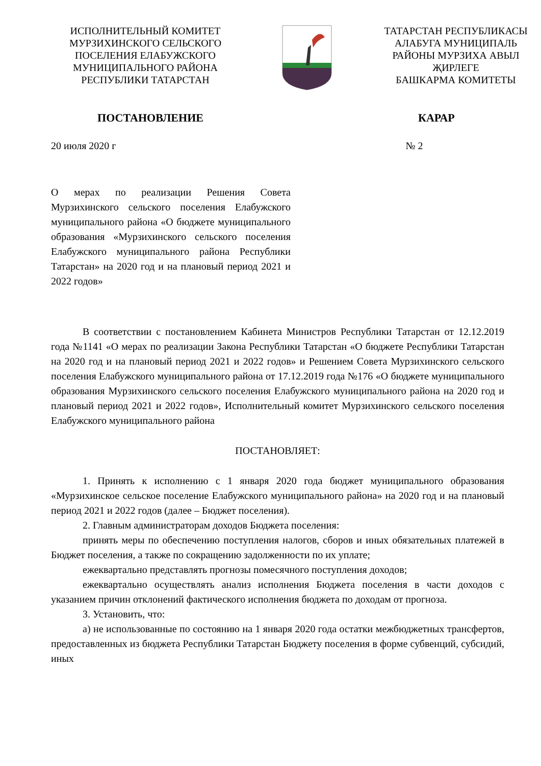ИСПОЛНИТЕЛЬНЫЙ КОМИТЕТ
МУРЗИХИНСКОГО СЕЛЬСКОГО
ПОСЕЛЕНИЯ ЕЛАБУЖСКОГО
МУНИЦИПАЛЬНОГО РАЙОНА
РЕСПУБЛИКИ ТАТАРСТАН
ТАТАРСТАН РЕСПУБЛИКАСЫ
АЛАБУГА МУНИЦИПАЛЬ
РАЙОНЫ МУРЗИХА АВЫЛ
ҖИРЛЕГЕ
БАШКАРМА КОМИТЕТЫ
ПОСТАНОВЛЕНИЕ КАРАР
20 июля 2020 г № 2
О мерах по реализации Решения Совета Мурзихинского сельского поселения Елабужского муниципального района «О бюджете муниципального образования «Мурзихинского сельского поселения Елабужского муниципального района Республики Татарстан» на 2020 год и на плановый период 2021 и 2022 годов»
В соответствии с постановлением Кабинета Министров Республики Татарстан от 12.12.2019 года №1141 «О мерах по реализации Закона Республики Татарстан «О бюджете Республики Татарстан на 2020 год и на плановый период 2021 и 2022 годов» и Решением Совета Мурзихинского сельского поселения Елабужского муниципального района от 17.12.2019 года №176 «О бюджете муниципального образования Мурзихинского сельского поселения Елабужского муниципального района на 2020 год и плановый период 2021 и 2022 годов», Исполнительный комитет Мурзихинского сельского поселения Елабужского муниципального района
ПОСТАНОВЛЯЕТ:
1. Принять к исполнению с 1 января 2020 года бюджет муниципального образования «Мурзихинское сельское поселение Елабужского муниципального района» на 2020 год и на плановый период 2021 и 2022 годов (далее – Бюджет поселения).
2. Главным администраторам доходов Бюджета поселения:
принять меры по обеспечению поступления налогов, сборов и иных обязательных платежей в Бюджет поселения, а также по сокращению задолженности по их уплате;
ежеквартально представлять прогнозы помесячного поступления доходов;
ежеквартально осуществлять анализ исполнения Бюджета поселения в части доходов с указанием причин отклонений фактического исполнения бюджета по доходам от прогноза.
3. Установить, что:
а) не использованные по состоянию на 1 января 2020 года остатки межбюджетных трансфертов, предоставленных из бюджета Республики Татарстан Бюджету поселения в форме субвенций, субсидий, иных